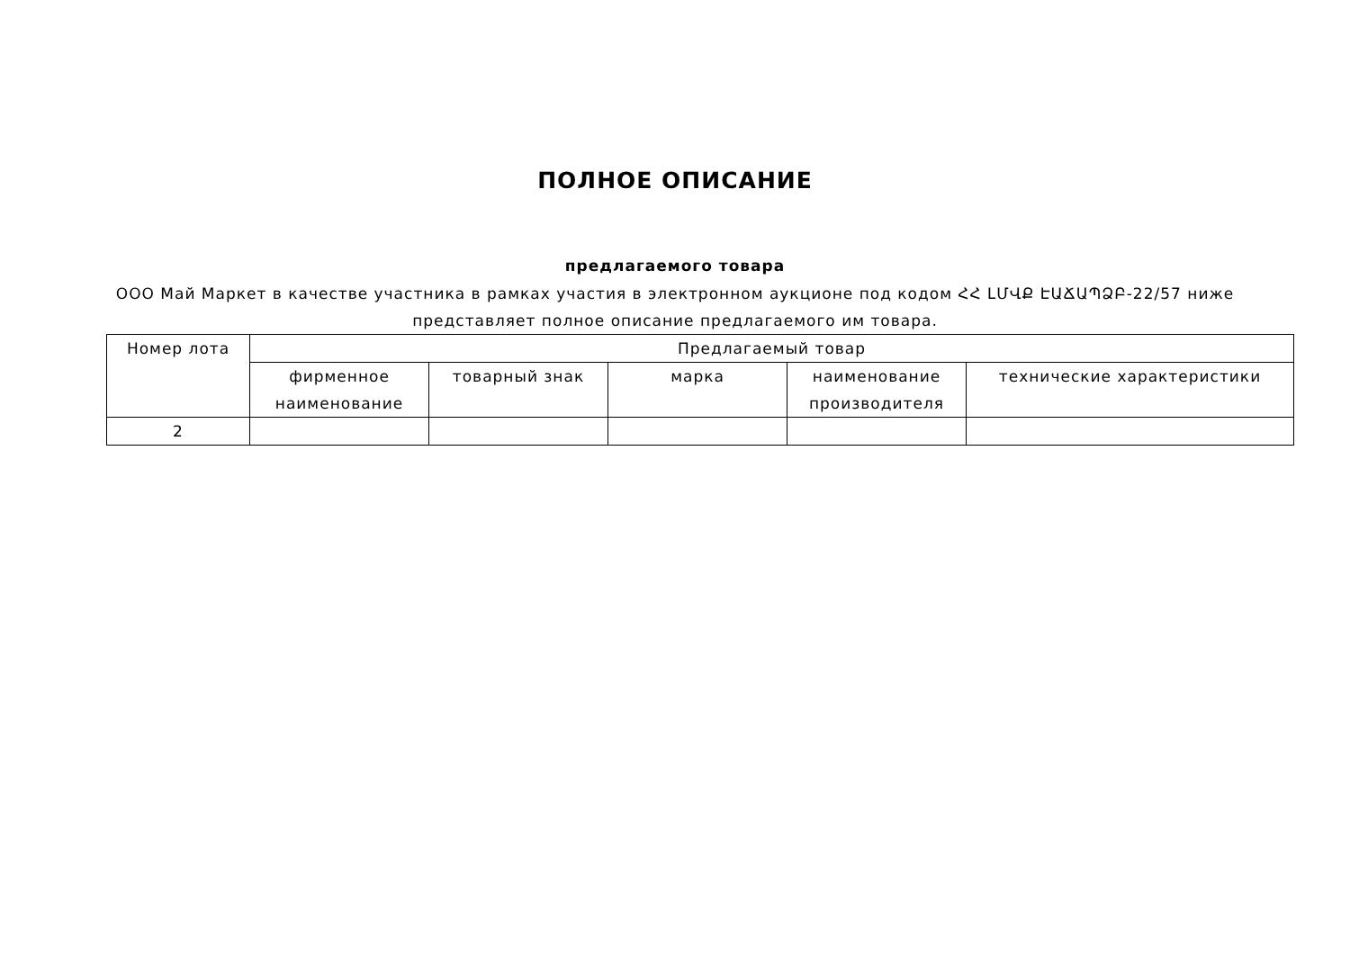ПОЛНОЕ ОПИСАНИЕ
предлагаемого товара
ООО Май Маркет в качестве участника в рамках участия в электронном аукционе под кодом ՀՀ ԼՄՎՔ ԷԱՃԱՊՁԲ-22/57 ниже представляет полное описание предлагаемого им товара.
| Номер лота | Предлагаемый товар | | | | |
| --- | --- | --- | --- | --- | --- |
| | фирменное наименование | товарный знак | марка | наименование производителя | технические характеристики |
| 2 | | | | | |